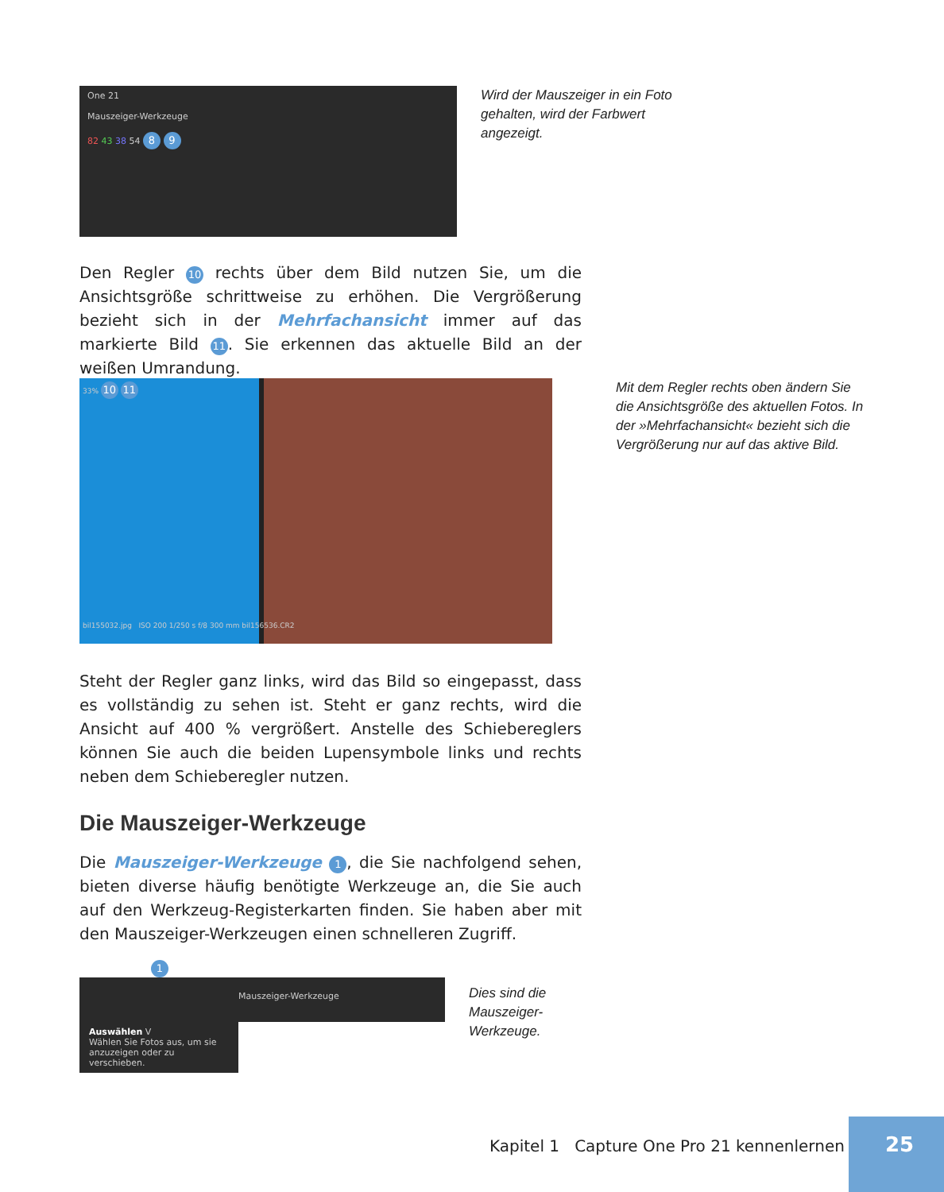One 21
Mauszeiger-Werkzeuge
82 43 38 54 8 9
Wird der Mauszeiger in ein Foto gehalten, wird der Farbwert angezeigt.
Den Regler 10 rechts über dem Bild nutzen Sie, um die Ansichtsgröße schrittweise zu erhöhen. Die Vergrößerung bezieht sich in der Mehrfachansicht immer auf das markierte Bild 11. Sie erkennen das aktuelle Bild an der weißen Umrandung.
33% 10 11
bil155032.jpg ISO 200 1/250 s f/8 300 mm bil156536.CR2
Mit dem Regler rechts oben ändern Sie die Ansichtsgröße des aktuellen Fotos. In der »Mehrfachansicht« bezieht sich die Vergrößerung nur auf das aktive Bild.
Steht der Regler ganz links, wird das Bild so eingepasst, dass es vollständig zu sehen ist. Steht er ganz rechts, wird die Ansicht auf 400 % vergrößert. Anstelle des Schiebereglers können Sie auch die beiden Lupensymbole links und rechts neben dem Schieberegler nutzen.
Die Mauszeiger-Werkzeuge
Die Mauszeiger-Werkzeuge 1, die Sie nachfolgend sehen, bieten diverse häufig benötigte Werkzeuge an, die Sie auch auf den Werkzeug-Registerkarten finden. Sie haben aber mit den Mauszeiger-Werkzeugen einen schnelleren Zugriff.
1
Mauszeiger-Werkzeuge
Auswählen V
Wählen Sie Fotos aus, um sie anzuzeigen oder zu verschieben.
Dies sind die Mauszeiger-Werkzeuge.
Kapitel 1 Capture One Pro 21 kennenlernen
25